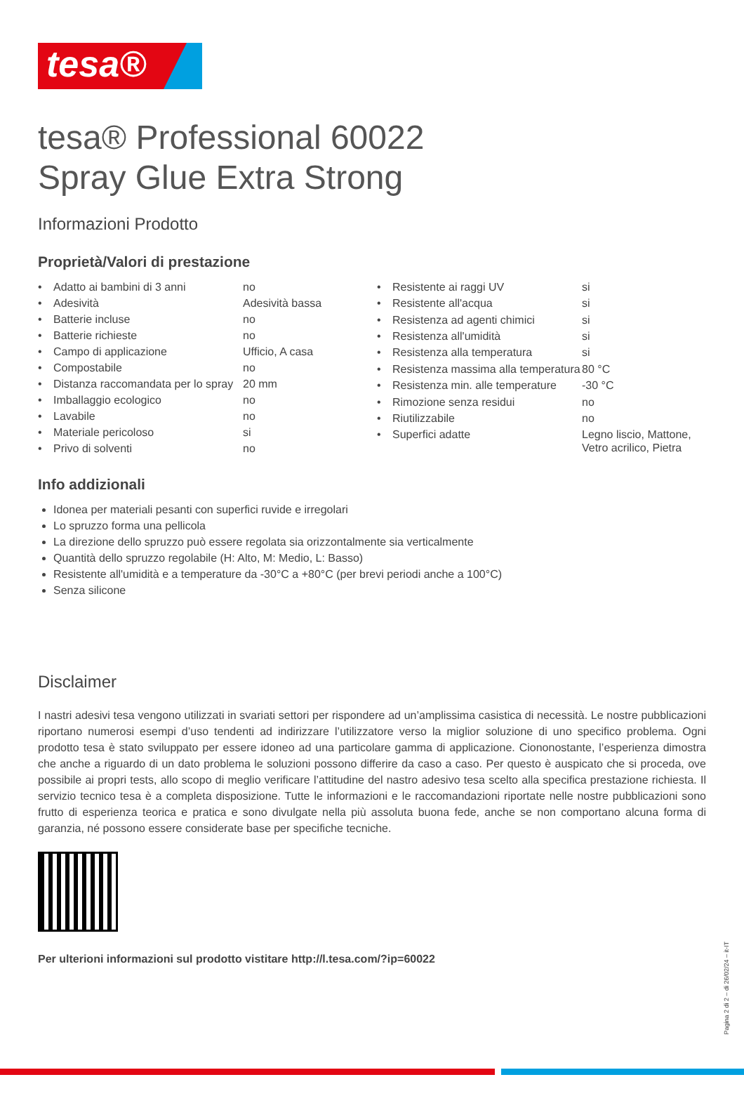tesa®
tesa® Professional 60022
Spray Glue Extra Strong
Informazioni Prodotto
Proprietà/Valori di prestazione
| • | Adatto ai bambini di 3 anni | no |
| • | Adesività | Adesività bassa |
| • | Batterie incluse | no |
| • | Batterie richieste | no |
| • | Campo di applicazione | Ufficio, A casa |
| • | Compostabile | no |
| • | Distanza raccomandata per lo spray | 20 mm |
| • | Imballaggio ecologico | no |
| • | Lavabile | no |
| • | Materiale pericoloso | si |
| • | Privo di solventi | no |
| • | Resistente ai raggi UV | si |
| • | Resistente all'acqua | si |
| • | Resistenza ad agenti chimici | si |
| • | Resistenza all'umidità | si |
| • | Resistenza alla temperatura | si |
| • | Resistenza massima alla temperatura | 80 °C |
| • | Resistenza min. alle temperature | -30 °C |
| • | Rimozione senza residui | no |
| • | Riutilizzabile | no |
| • | Superfici adatte | Legno liscio, Mattone, Vetro acrilico, Pietra |
Info addizionali
Idonea per materiali pesanti con superfici ruvide e irregolari
Lo spruzzo forma una pellicola
La direzione dello spruzzo può essere regolata sia orizzontalmente sia verticalmente
Quantità dello spruzzo regolabile (H: Alto, M: Medio, L: Basso)
Resistente all'umidità e a temperature da -30°C a +80°C (per brevi periodi anche a 100°C)
Senza silicone
Disclaimer
I nastri adesivi tesa vengono utilizzati in svariati settori per rispondere ad un’amplissima casistica di necessità. Le nostre pubblicazioni riportano numerosi esempi d’uso tendenti ad indirizzare l’utilizzatore verso la miglior soluzione di uno specifico problema. Ogni prodotto tesa è stato sviluppato per essere idoneo ad una particolare gamma di applicazione. Ciononostante, l’esperienza dimostra che anche a riguardo di un dato problema le soluzioni possono differire da caso a caso. Per questo è auspicato che si proceda, ove possibile ai propri tests, allo scopo di meglio verificare l’attitudine del nastro adesivo tesa scelto alla specifica prestazione richiesta. Il servizio tecnico tesa è a completa disposizione. Tutte le informazioni e le raccomandazioni riportate nelle nostre pubblicazioni sono frutto di esperienza teorica e pratica e sono divulgate nella più assoluta buona fede, anche se non comportano alcuna forma di garanzia, né possono essere considerate base per specifiche tecniche.
Per ulterioni informazioni sul prodotto vistitare http://l.tesa.com/?ip=60022
Pagina 2 di 2 – di 26/02/24 – it-IT